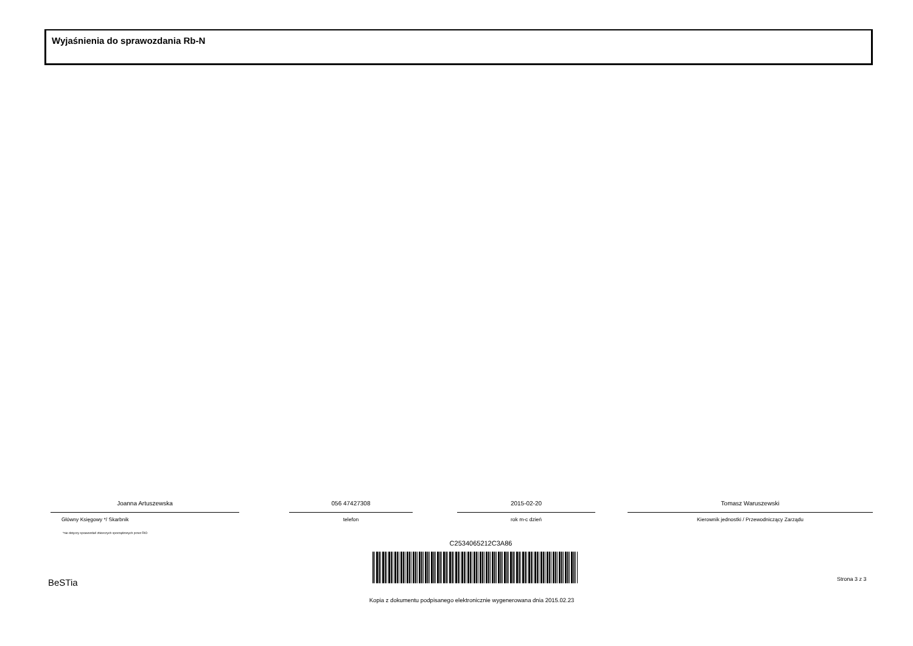Wyjaśnienia do sprawozdania Rb-N
Joanna Artuszewska
Główny Księgowy */ Skarbnik
056 47427308
telefon
2015-02-20
rok m-c dzień
Tomasz Waruszewski
Kierownik jednostki / Przewodniczący Zarządu
*nie dotyczy sprawozdań zbiorczych sporządzonych przez RIO
C2534065212C3A86
BeSTia Strona 3 z 3
Kopia z dokumentu podpisanego elektronicznie wygenerowana dnia 2015.02.23